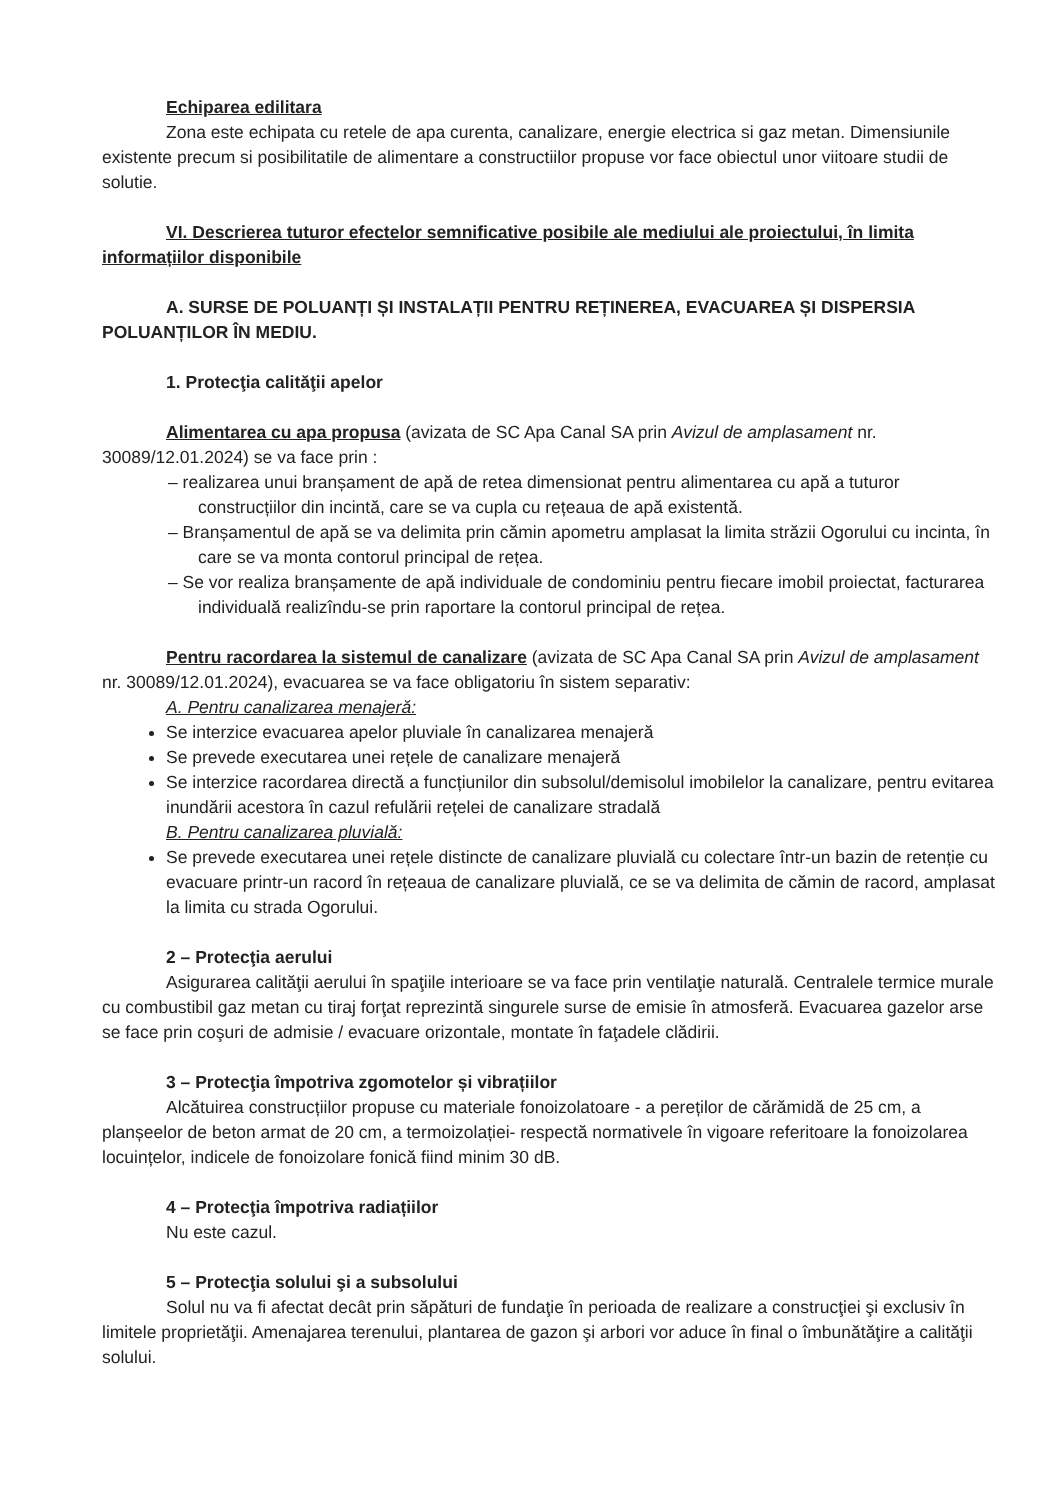Echiparea edilitara
Zona este echipata cu retele de apa curenta, canalizare, energie electrica si gaz metan. Dimensiunile existente precum si posibilitatile de alimentare a constructiilor propuse vor face obiectul unor viitoare studii de solutie.
VI. Descrierea tuturor efectelor semnificative posibile ale mediului ale proiectului, în limita informațiilor disponibile
A. SURSE DE POLUANȚI ȘI INSTALAȚII PENTRU REȚINEREA, EVACUAREA ȘI DISPERSIA POLUANȚILOR ÎN MEDIU.
1. Protecţia calităţii apelor
Alimentarea cu apa propusa (avizata de SC Apa Canal SA prin Avizul de amplasament nr. 30089/12.01.2024) se va face prin :
– realizarea unui branșament de apă de retea dimensionat pentru alimentarea cu apă a tuturor construcțiilor din incintă, care se va cupla cu rețeaua de apă existentă.
– Branșamentul de apă se va delimita prin cămin apometru amplasat la limita străzii Ogorului cu incinta, în care se va monta contorul principal de rețea.
– Se vor realiza branșamente de apă individuale de condominiu pentru fiecare imobil proiectat, facturarea individuală realizîndu-se prin raportare la contorul principal de rețea.
Pentru racordarea la sistemul de canalizare (avizata de SC Apa Canal SA prin Avizul de amplasament nr. 30089/12.01.2024), evacuarea se va face obligatoriu în sistem separativ:
A. Pentru canalizarea menajeră:
Se interzice evacuarea apelor pluviale în canalizarea menajeră
Se prevede executarea unei rețele de canalizare menajeră
Se interzice racordarea directă a funcțiunilor din subsolul/demisolul imobilelor la canalizare, pentru evitarea inundării acestora în cazul refulării rețelei de canalizare stradală
B. Pentru canalizarea pluvială:
Se prevede executarea unei rețele distincte de canalizare pluvială cu colectare într-un bazin de retenție cu evacuare printr-un racord în rețeaua de canalizare pluvială, ce se va delimita de cămin de racord, amplasat la limita cu strada Ogorului.
2 – Protecţia aerului
Asigurarea calităţii aerului în spaţiile interioare se va face prin ventilaţie naturală. Centralele termice murale cu combustibil gaz metan cu tiraj forţat reprezintă singurele surse de emisie în atmosferă. Evacuarea gazelor arse se face prin coşuri de admisie / evacuare orizontale, montate în faţadele clădirii.
3 – Protecţia împotriva zgomotelor și vibrațiilor
Alcătuirea construcțiilor propuse cu materiale fonoizolatoare - a pereților de cărămidă de 25 cm, a planșeelor de beton armat de 20 cm, a termoizolației- respectă normativele în vigoare referitoare la fonoizolarea locuințelor, indicele de fonoizolare fonică fiind minim 30 dB.
4 – Protecţia împotriva radiațiilor
Nu este cazul.
5 – Protecţia solului şi a subsolului
Solul nu va fi afectat decât prin săpături de fundaţie în perioada de realizare a construcţiei şi exclusiv în limitele proprietăţii. Amenajarea terenului, plantarea de gazon şi arbori vor aduce în final o îmbunătăţire a calităţii solului.